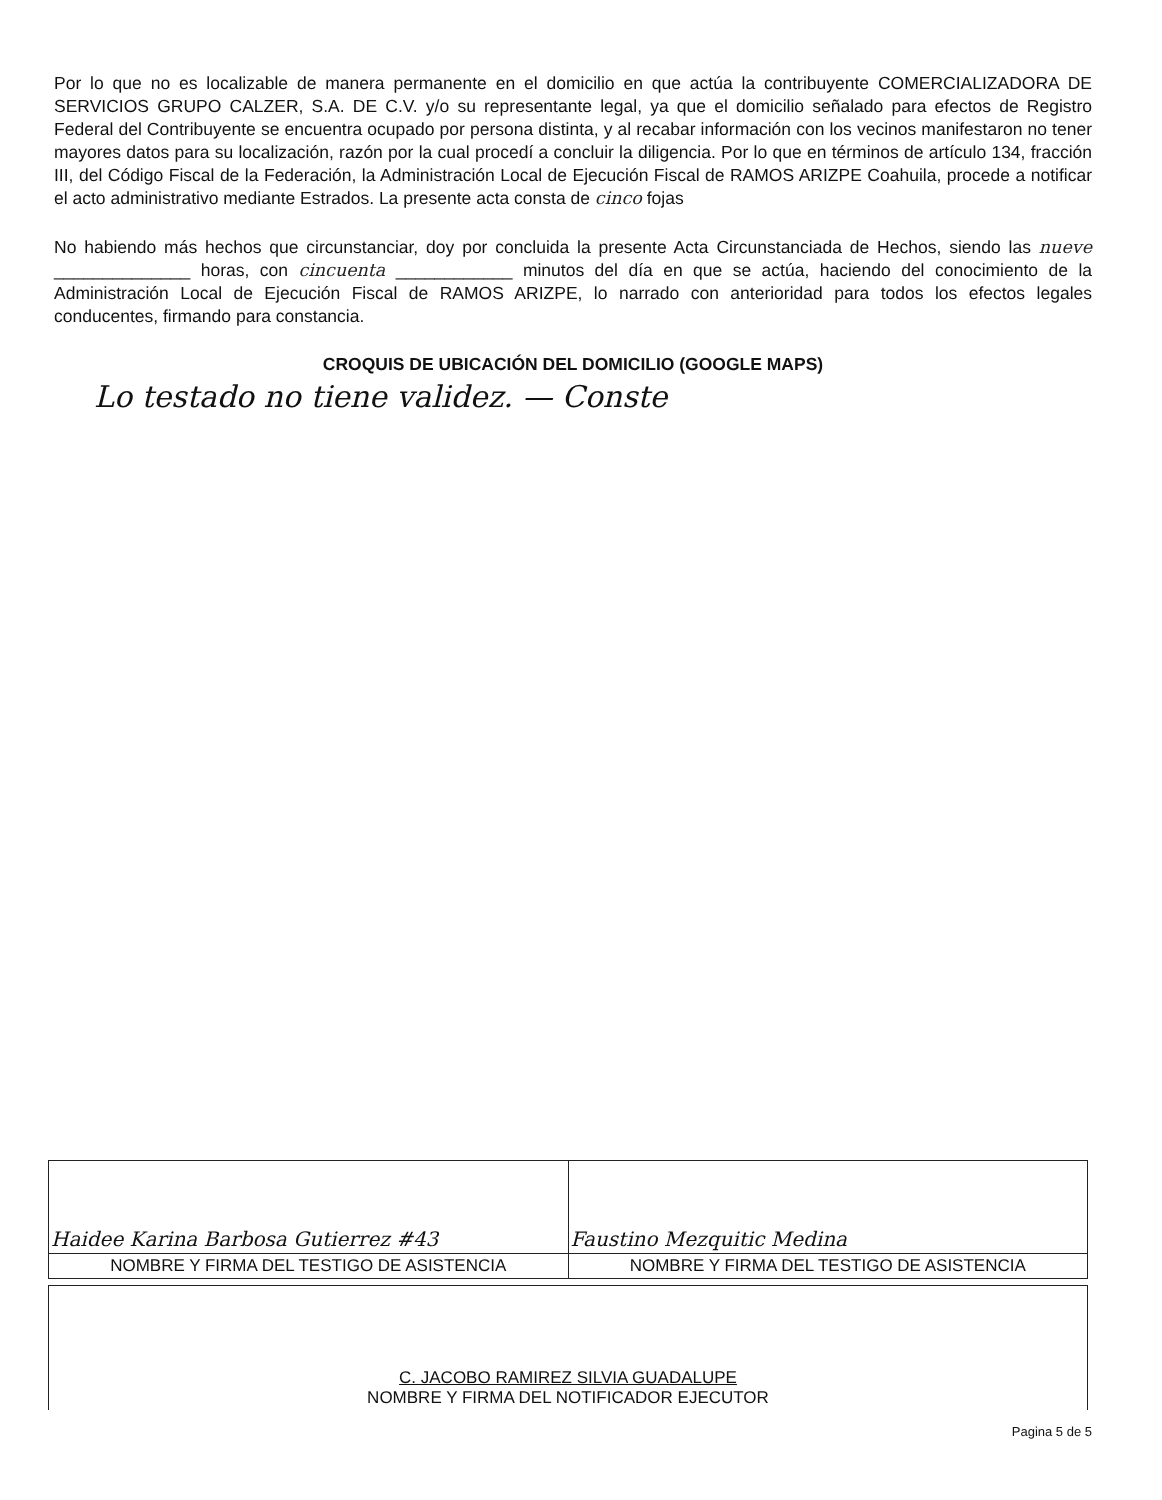Por lo que no es localizable de manera permanente en el domicilio en que actúa la contribuyente COMERCIALIZADORA DE SERVICIOS GRUPO CALZER, S.A. DE C.V. y/o su representante legal, ya que el domicilio señalado para efectos de Registro Federal del Contribuyente se encuentra ocupado por persona distinta, y al recabar información con los vecinos manifestaron no tener mayores datos para su localización, razón por la cual procedí a concluir la diligencia. Por lo que en términos de artículo 134, fracción III, del Código Fiscal de la Federación, la Administración Local de Ejecución Fiscal de RAMOS ARIZPE Coahuila, procede a notificar el acto administrativo mediante Estrados. La presente acta consta de cinco fojas
No habiendo más hechos que circunstanciar, doy por concluida la presente Acta Circunstanciada de Hechos, siendo las nueve ______________ horas, con cincuenta ____________ minutos del día en que se actúa, haciendo del conocimiento de la Administración Local de Ejecución Fiscal de RAMOS ARIZPE, lo narrado con anterioridad para todos los efectos legales conducentes, firmando para constancia.
CROQUIS DE UBICACIÓN DEL DOMICILIO (GOOGLE MAPS)
Lo testado no tiene validez. — Conste
| Haidee Karina Barbosa Gutierrez #43 | Faustino Mezquitic Medina |
| NOMBRE Y FIRMA DEL TESTIGO DE ASISTENCIA | NOMBRE Y FIRMA DEL TESTIGO DE ASISTENCIA |
| C. JACOBO RAMIREZ SILVIA GUADALUPE NOMBRE Y FIRMA DEL NOTIFICADOR EJECUTOR |
Pagina 5 de 5